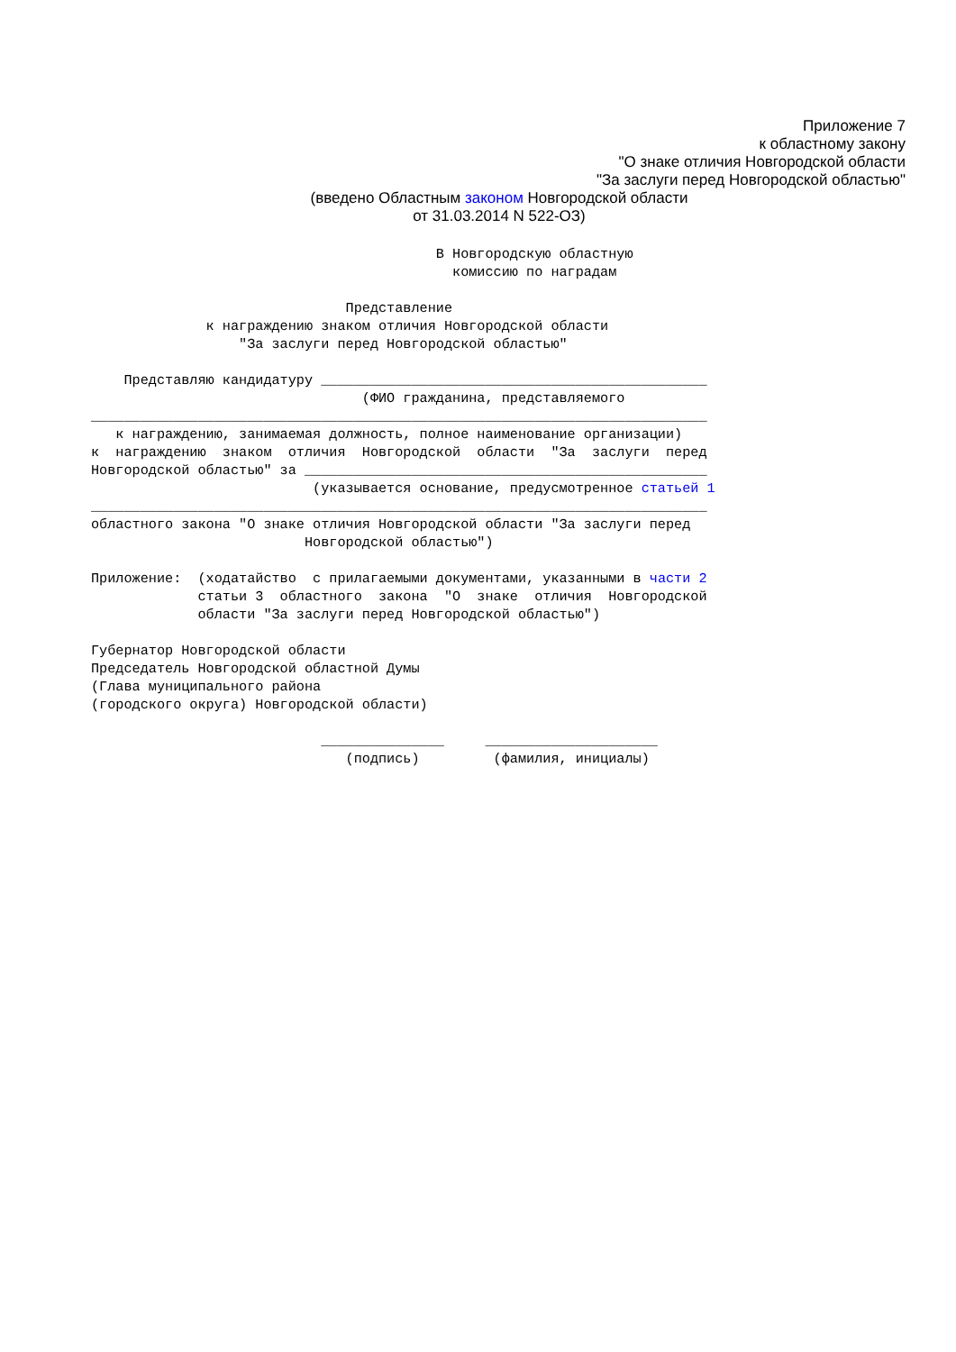Приложение 7
к областному закону
"О знаке отличия Новгородской области
"За заслуги перед Новгородской областью"
(введено Областным законом Новгородской области
от 31.03.2014 N 522-ОЗ)
                                          В Новгородскую областную
                                            комиссию по наградам

                               Представление
              к награждению знаком отличия Новгородской области
                  "За заслуги перед Новгородской областью"

    Представляю кандидатуру _______________________________________________
                                 (ФИО гражданина, представляемого
___________________________________________________________________________
   к награждению, занимаемая должность, полное наименование организации)
к  награждению  знаком  отличия  Новгородской  области  "За  заслуги  перед
Новгородской областью" за _________________________________________________
                           (указывается основание, предусмотренное статьей 1
___________________________________________________________________________
областного закона "О знаке отличия Новгородской области "За заслуги перед
                          Новгородской областью")

Приложение:  (ходатайство  с прилагаемыми документами, указанными в части 2
             статьи 3  областного  закона  "О  знаке  отличия  Новгородской
             области "За заслуги перед Новгородской областью")

Губернатор Новгородской области
Председатель Новгородской областной Думы
(Глава муниципального района
(городского округа) Новгородской области)

                            _______________     _____________________
                               (подпись)         (фамилия, инициалы)